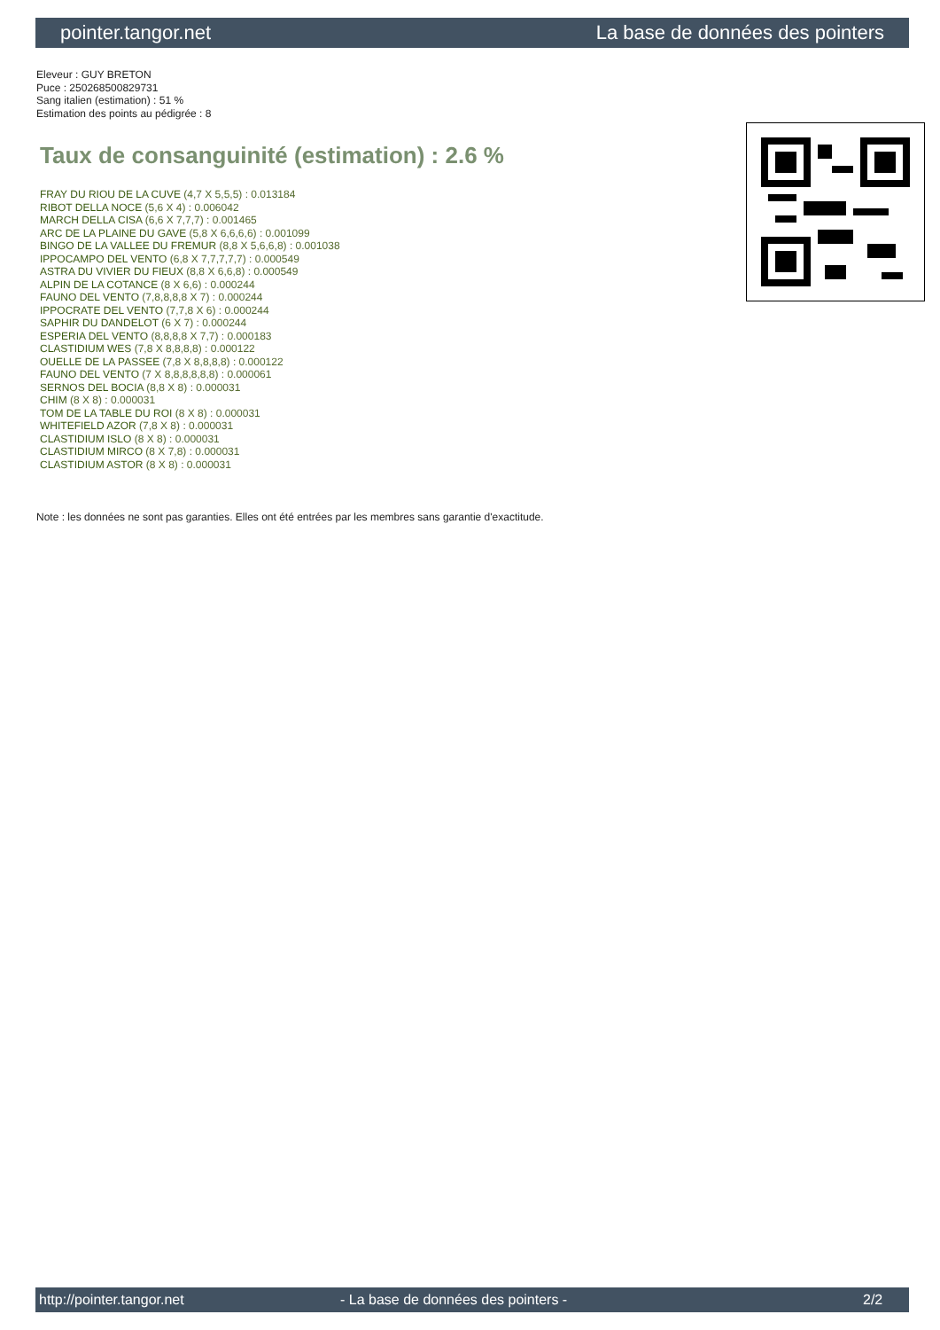pointer.tangor.net La base de données des pointers
Eleveur : GUY BRETON
Puce : 250268500829731
Sang italien (estimation) : 51 %
Estimation des points au pédigrée : 8
Taux de consanguinité (estimation) : 2.6 %
FRAY DU RIOU DE LA CUVE (4,7 X 5,5,5) : 0.013184
RIBOT DELLA NOCE (5,6 X 4) : 0.006042
MARCH DELLA CISA (6,6 X 7,7,7) : 0.001465
ARC DE LA PLAINE DU GAVE (5,8 X 6,6,6,6) : 0.001099
BINGO DE LA VALLEE DU FREMUR (8,8 X 5,6,6,8) : 0.001038
IPPOCAMPO DEL VENTO (6,8 X 7,7,7,7,7) : 0.000549
ASTRA DU VIVIER DU FIEUX (8,8 X 6,6,8) : 0.000549
ALPIN DE LA COTANCE (8 X 6,6) : 0.000244
FAUNO DEL VENTO (7,8,8,8,8 X 7) : 0.000244
IPPOCRATE DEL VENTO (7,7,8 X 6) : 0.000244
SAPHIR DU DANDELOT (6 X 7) : 0.000244
ESPERIA DEL VENTO (8,8,8,8 X 7,7) : 0.000183
CLASTIDIUM WES (7,8 X 8,8,8,8) : 0.000122
OUELLE DE LA PASSEE (7,8 X 8,8,8,8) : 0.000122
FAUNO DEL VENTO (7 X 8,8,8,8,8,8) : 0.000061
SERNOS DEL BOCIA (8,8 X 8) : 0.000031
CHIM (8 X 8) : 0.000031
TOM DE LA TABLE DU ROI (8 X 8) : 0.000031
WHITEFIELD AZOR (7,8 X 8) : 0.000031
CLASTIDIUM ISLO (8 X 8) : 0.000031
CLASTIDIUM MIRCO (8 X 7,8) : 0.000031
CLASTIDIUM ASTOR (8 X 8) : 0.000031
Note : les données ne sont pas garanties. Elles ont été entrées par les membres sans garantie d'exactitude.
http://pointer.tangor.net - La base de données des pointers - 2/2